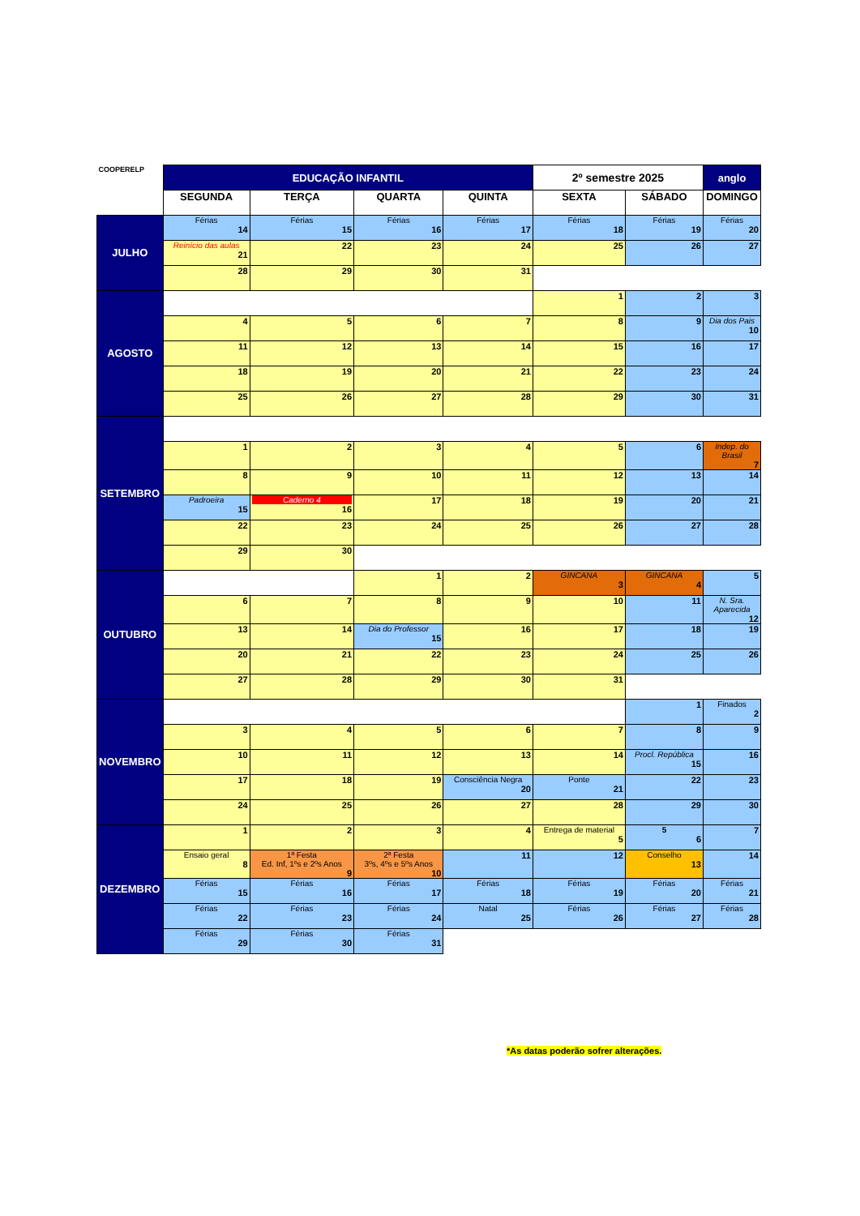| COOPERELP | EDUCAÇÃO INFANTIL | | | | 2º semestre 2025 | | anglo |
| | SEGUNDA | TERÇA | QUARTA | QUINTA | SEXTA | SÁBADO | DOMINGO |
| JULHO | Férias 14 | Férias 15 | Férias 16 | Férias 17 | Férias 18 | Férias 19 | Férias 20 |
| | Reinício das aulas 21 | 22 | 23 | 24 | 25 | 26 | 27 |
| | 28 | 29 | 30 | 31 | | | |
| AGOSTO | | | | | 1 | 2 | 3 |
| | 4 | 5 | 6 | 7 | 8 | 9 | Dia dos Pais 10 |
| | 11 | 12 | 13 | 14 | 15 | 16 | 17 |
| | 18 | 19 | 20 | 21 | 22 | 23 | 24 |
| | 25 | 26 | 27 | 28 | 29 | 30 | 31 |
| SETEMBRO | | | | | | | |
| | 1 | 2 | 3 | 4 | 5 | 6 | Indep. do Brasil 7 |
| | 8 | 9 | 10 | 11 | 12 | 13 | 14 |
| | Padroeira 15 | Caderno 4 16 | 17 | 18 | 19 | 20 | 21 |
| | 22 | 23 | 24 | 25 | 26 | 27 | 28 |
| | 29 | 30 | | | | | |
| OUTUBRO | | | 1 | 2 | GINCANA 3 | GINCANA 4 | 5 |
| | 6 | 7 | 8 | 9 | 10 | 11 | N. Sra. Aparecida 12 |
| | 13 | 14 | Dia do Professor 15 | 16 | 17 | 18 | 19 |
| | 20 | 21 | 22 | 23 | 24 | 25 | 26 |
| | 27 | 28 | 29 | 30 | 31 | | |
| NOVEMBRO | | | | | | 1 | Finados 2 |
| | 3 | 4 | 5 | 6 | 7 | 8 | 9 |
| | 10 | 11 | 12 | 13 | 14 | Procl. República 15 | 16 |
| | 17 | 18 | 19 | Consciência Negra 20 | Ponte 21 | 22 | 23 |
| | 24 | 25 | 26 | 27 | 28 | 29 | 30 |
| DEZEMBRO | 1 | 2 | 3 | 4 | Entrega de material 5 | 5 6 | 7 |
| | Ensaio geral 8 | 1ª Festa Ed. Inf, 1ºs e 2ºs Anos 9 | 2ª Festa 3ºs, 4ºs e 5ºs Anos 10 | 11 | 12 | Conselho 13 | 14 |
| | Férias 15 | Férias 16 | Férias 17 | Férias 18 | Férias 19 | Férias 20 | Férias 21 |
| | Férias 22 | Férias 23 | Férias 24 | Natal 25 | Férias 26 | Férias 27 | Férias 28 |
| | Férias 29 | Férias 30 | Férias 31 | | | | |
*As datas poderão sofrer alterações.